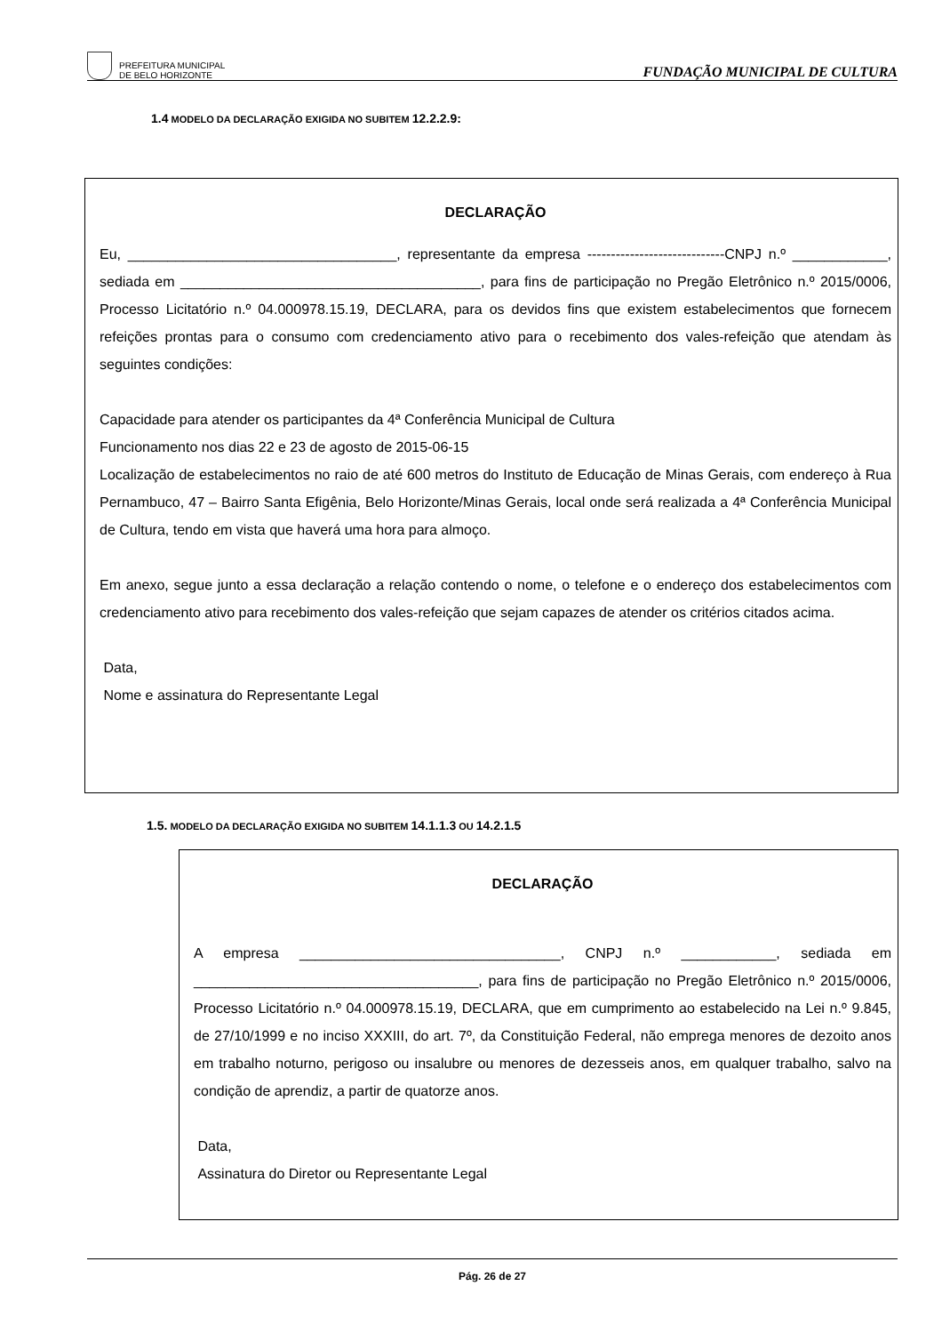PREFEITURA MUNICIPAL
DE BELO HORIZONTE
FUNDAÇÃO MUNICIPAL DE CULTURA
1.4 MODELO DA DECLARAÇÃO EXIGIDA NO SUBITEM 12.2.2.9:
DECLARAÇÃO
Eu, __________________________________, representante da empresa -----------------------------CNPJ n.º ____________, sediada em ______________________________________, para fins de participação no Pregão Eletrônico n.º 2015/0006, Processo Licitatório n.º 04.000978.15.19, DECLARA, para os devidos fins que existem estabelecimentos que fornecem refeições prontas para o consumo com credenciamento ativo para o recebimento dos vales-refeição que atendam às seguintes condições:
Capacidade para atender os participantes da 4ª Conferência Municipal de Cultura
Funcionamento nos dias 22 e 23 de agosto de 2015-06-15
Localização de estabelecimentos no raio de até 600 metros do Instituto de Educação de Minas Gerais, com endereço à Rua Pernambuco, 47 – Bairro Santa Efigênia, Belo Horizonte/Minas Gerais, local onde será realizada a 4ª Conferência Municipal de Cultura, tendo em vista que haverá uma hora para almoço.
Em anexo, segue junto a essa declaração a relação contendo o nome, o telefone e o endereço dos estabelecimentos com credenciamento ativo para recebimento dos vales-refeição que sejam capazes de atender os critérios citados acima.
Data,
Nome e assinatura do Representante Legal
1.5. MODELO DA DECLARAÇÃO EXIGIDA NO SUBITEM 14.1.1.3 OU 14.2.1.5
DECLARAÇÃO
A empresa _________________________________, CNPJ n.º ____________, sediada em ____________________________________, para fins de participação no Pregão Eletrônico n.º 2015/0006, Processo Licitatório n.º 04.000978.15.19, DECLARA, que em cumprimento ao estabelecido na Lei n.º 9.845, de 27/10/1999 e no inciso XXXIII, do art. 7º, da Constituição Federal, não emprega menores de dezoito anos em trabalho noturno, perigoso ou insalubre ou menores de dezesseis anos, em qualquer trabalho, salvo na condição de aprendiz, a partir de quatorze anos.
Data,
Assinatura do Diretor ou Representante Legal
Pág. 26 de 27